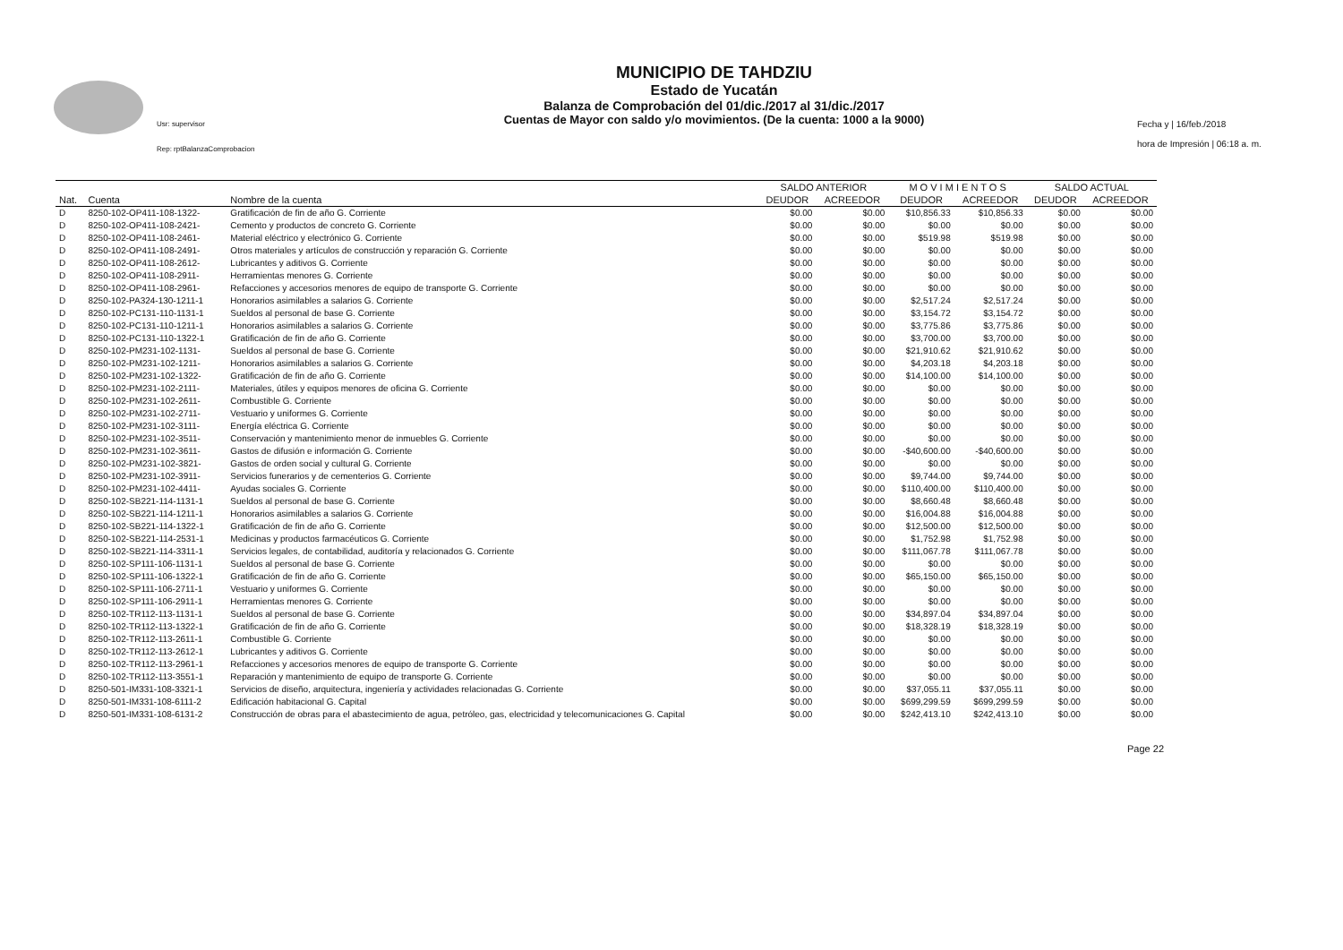Usr: supervisor
Rep: rptBalanzaComprobacion
MUNICIPIO DE TAHDZIU
Estado de Yucatán
Balanza de Comprobación del 01/dic./2017 al 31/dic./2017
Cuentas de Mayor con saldo y/o movimientos. (De la cuenta: 1000 a la 9000)
Fecha y | 16/feb./2018
hora de Impresión | 06:18 a. m.
| | | | SALDO ANTERIOR | | M O V I M I E N T O S | | SALDO ACTUAL | |
| --- | --- | --- | --- | --- | --- | --- | --- | --- |
| Nat. | Cuenta | Nombre de la cuenta | DEUDOR | ACREEDOR | DEUDOR | ACREEDOR | DEUDOR | ACREEDOR |
| D | 8250-102-OP411-108-1322- | Gratificación de fin de año G. Corriente | $0.00 | $0.00 | $10,856.33 | $10,856.33 | $0.00 | $0.00 |
| D | 8250-102-OP411-108-2421- | Cemento y productos de concreto G. Corriente | $0.00 | $0.00 | $0.00 | $0.00 | $0.00 | $0.00 |
| D | 8250-102-OP411-108-2461- | Material eléctrico y electrónico G. Corriente | $0.00 | $0.00 | $519.98 | $519.98 | $0.00 | $0.00 |
| D | 8250-102-OP411-108-2491- | Otros materiales y artículos de construcción y reparación G. Corriente | $0.00 | $0.00 | $0.00 | $0.00 | $0.00 | $0.00 |
| D | 8250-102-OP411-108-2612- | Lubricantes y aditivos G. Corriente | $0.00 | $0.00 | $0.00 | $0.00 | $0.00 | $0.00 |
| D | 8250-102-OP411-108-2911- | Herramientas menores G. Corriente | $0.00 | $0.00 | $0.00 | $0.00 | $0.00 | $0.00 |
| D | 8250-102-OP411-108-2961- | Refacciones y accesorios menores de equipo de transporte G. Corriente | $0.00 | $0.00 | $0.00 | $0.00 | $0.00 | $0.00 |
| D | 8250-102-PA324-130-1211-1 | Honorarios asimilables a salarios G. Corriente | $0.00 | $0.00 | $2,517.24 | $2,517.24 | $0.00 | $0.00 |
| D | 8250-102-PC131-110-1131-1 | Sueldos al personal de base G. Corriente | $0.00 | $0.00 | $3,154.72 | $3,154.72 | $0.00 | $0.00 |
| D | 8250-102-PC131-110-1211-1 | Honorarios asimilables a salarios G. Corriente | $0.00 | $0.00 | $3,775.86 | $3,775.86 | $0.00 | $0.00 |
| D | 8250-102-PC131-110-1322-1 | Gratificación de fin de año G. Corriente | $0.00 | $0.00 | $3,700.00 | $3,700.00 | $0.00 | $0.00 |
| D | 8250-102-PM231-102-1131- | Sueldos al personal de base G. Corriente | $0.00 | $0.00 | $21,910.62 | $21,910.62 | $0.00 | $0.00 |
| D | 8250-102-PM231-102-1211- | Honorarios asimilables a salarios G. Corriente | $0.00 | $0.00 | $4,203.18 | $4,203.18 | $0.00 | $0.00 |
| D | 8250-102-PM231-102-1322- | Gratificación de fin de año G. Corriente | $0.00 | $0.00 | $14,100.00 | $14,100.00 | $0.00 | $0.00 |
| D | 8250-102-PM231-102-2111- | Materiales, útiles y equipos menores de oficina G. Corriente | $0.00 | $0.00 | $0.00 | $0.00 | $0.00 | $0.00 |
| D | 8250-102-PM231-102-2611- | Combustible G. Corriente | $0.00 | $0.00 | $0.00 | $0.00 | $0.00 | $0.00 |
| D | 8250-102-PM231-102-2711- | Vestuario y uniformes G. Corriente | $0.00 | $0.00 | $0.00 | $0.00 | $0.00 | $0.00 |
| D | 8250-102-PM231-102-3111- | Energía eléctrica G. Corriente | $0.00 | $0.00 | $0.00 | $0.00 | $0.00 | $0.00 |
| D | 8250-102-PM231-102-3511- | Conservación y mantenimiento menor de inmuebles G. Corriente | $0.00 | $0.00 | $0.00 | $0.00 | $0.00 | $0.00 |
| D | 8250-102-PM231-102-3611- | Gastos de difusión e información G. Corriente | $0.00 | $0.00 | -$40,600.00 | -$40,600.00 | $0.00 | $0.00 |
| D | 8250-102-PM231-102-3821- | Gastos de orden social y cultural G. Corriente | $0.00 | $0.00 | $0.00 | $0.00 | $0.00 | $0.00 |
| D | 8250-102-PM231-102-3911- | Servicios funerarios y de cementerios G. Corriente | $0.00 | $0.00 | $9,744.00 | $9,744.00 | $0.00 | $0.00 |
| D | 8250-102-PM231-102-4411- | Ayudas sociales G. Corriente | $0.00 | $0.00 | $110,400.00 | $110,400.00 | $0.00 | $0.00 |
| D | 8250-102-SB221-114-1131-1 | Sueldos al personal de base G. Corriente | $0.00 | $0.00 | $8,660.48 | $8,660.48 | $0.00 | $0.00 |
| D | 8250-102-SB221-114-1211-1 | Honorarios asimilables a salarios G. Corriente | $0.00 | $0.00 | $16,004.88 | $16,004.88 | $0.00 | $0.00 |
| D | 8250-102-SB221-114-1322-1 | Gratificación de fin de año G. Corriente | $0.00 | $0.00 | $12,500.00 | $12,500.00 | $0.00 | $0.00 |
| D | 8250-102-SB221-114-2531-1 | Medicinas y productos farmacéuticos G. Corriente | $0.00 | $0.00 | $1,752.98 | $1,752.98 | $0.00 | $0.00 |
| D | 8250-102-SB221-114-3311-1 | Servicios legales, de contabilidad, auditoría y relacionados G. Corriente | $0.00 | $0.00 | $111,067.78 | $111,067.78 | $0.00 | $0.00 |
| D | 8250-102-SP111-106-1131-1 | Sueldos al personal de base G. Corriente | $0.00 | $0.00 | $0.00 | $0.00 | $0.00 | $0.00 |
| D | 8250-102-SP111-106-1322-1 | Gratificación de fin de año G. Corriente | $0.00 | $0.00 | $65,150.00 | $65,150.00 | $0.00 | $0.00 |
| D | 8250-102-SP111-106-2711-1 | Vestuario y uniformes G. Corriente | $0.00 | $0.00 | $0.00 | $0.00 | $0.00 | $0.00 |
| D | 8250-102-SP111-106-2911-1 | Herramientas menores G. Corriente | $0.00 | $0.00 | $0.00 | $0.00 | $0.00 | $0.00 |
| D | 8250-102-TR112-113-1131-1 | Sueldos al personal de base G. Corriente | $0.00 | $0.00 | $34,897.04 | $34,897.04 | $0.00 | $0.00 |
| D | 8250-102-TR112-113-1322-1 | Gratificación de fin de año G. Corriente | $0.00 | $0.00 | $18,328.19 | $18,328.19 | $0.00 | $0.00 |
| D | 8250-102-TR112-113-2611-1 | Combustible G. Corriente | $0.00 | $0.00 | $0.00 | $0.00 | $0.00 | $0.00 |
| D | 8250-102-TR112-113-2612-1 | Lubricantes y aditivos G. Corriente | $0.00 | $0.00 | $0.00 | $0.00 | $0.00 | $0.00 |
| D | 8250-102-TR112-113-2961-1 | Refacciones y accesorios menores de equipo de transporte G. Corriente | $0.00 | $0.00 | $0.00 | $0.00 | $0.00 | $0.00 |
| D | 8250-102-TR112-113-3551-1 | Reparación y mantenimiento de equipo de transporte G. Corriente | $0.00 | $0.00 | $0.00 | $0.00 | $0.00 | $0.00 |
| D | 8250-501-IM331-108-3321-1 | Servicios de diseño, arquitectura, ingeniería y actividades relacionadas G. Corriente | $0.00 | $0.00 | $37,055.11 | $37,055.11 | $0.00 | $0.00 |
| D | 8250-501-IM331-108-6111-2 | Edificación habitacional G. Capital | $0.00 | $0.00 | $699,299.59 | $699,299.59 | $0.00 | $0.00 |
| D | 8250-501-IM331-108-6131-2 | Construcción de obras para el abastecimiento de agua, petróleo, gas, electricidad y telecomunicaciones G. Capital | $0.00 | $0.00 | $242,413.10 | $242,413.10 | $0.00 | $0.00 |
Page 22